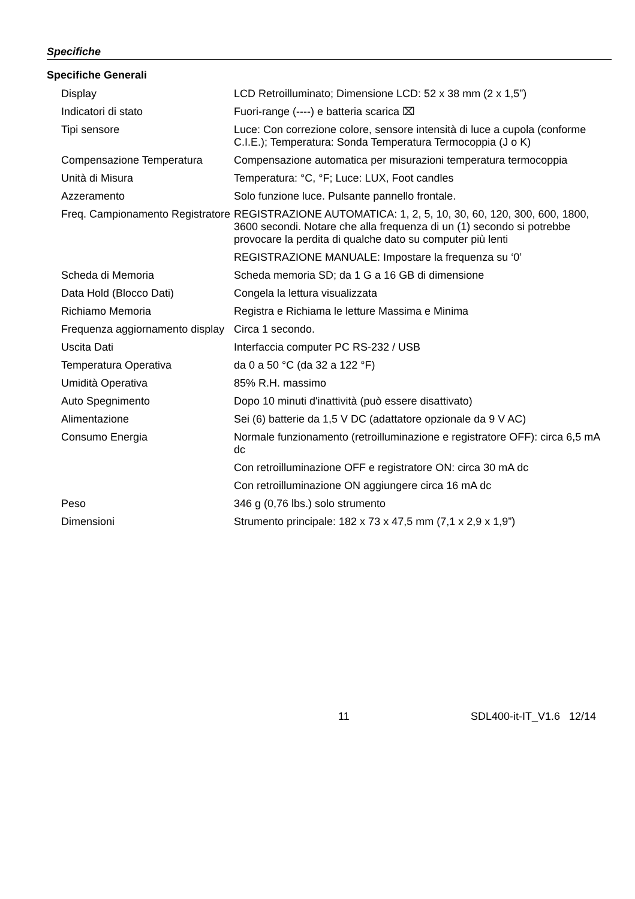Specifiche
Specifiche Generali
| Display | LCD Retroilluminato; Dimensione LCD: 52 x 38 mm (2 x 1,5”) |
| Indicatori di stato | Fuori-range (----) e batteria scarica ⌧ |
| Tipi sensore | Luce: Con correzione colore, sensore intensità di luce a cupola (conforme C.I.E.); Temperatura: Sonda Temperatura Termocoppia (J o K) |
| Compensazione Temperatura | Compensazione automatica per misurazioni temperatura termocoppia |
| Unità di Misura | Temperatura: °C, °F; Luce: LUX, Foot candles |
| Azzeramento | Solo funzione luce. Pulsante pannello frontale. |
| Freq. Campionamento Registratore | REGISTRAZIONE AUTOMATICA: 1, 2, 5, 10, 30, 60, 120, 300, 600, 1800, 3600 secondi. Notare che alla frequenza di un (1) secondo si potrebbe provocare la perdita di qualche dato su computer più lenti |
| | REGISTRAZIONE MANUALE: Impostare la frequenza su ‘0’ |
| Scheda di Memoria | Scheda memoria SD; da 1 G a 16 GB di dimensione |
| Data Hold (Blocco Dati) | Congela la lettura visualizzata |
| Richiamo Memoria | Registra e Richiama le letture Massima e Minima |
| Frequenza aggiornamento display | Circa 1 secondo. |
| Uscita Dati | Interfaccia computer PC RS-232 / USB |
| Temperatura Operativa | da 0 a 50 °C (da 32 a 122 °F) |
| Umidità Operativa | 85% R.H. massimo |
| Auto Spegnimento | Dopo 10 minuti d'inattività (può essere disattivato) |
| Alimentazione | Sei (6) batterie da 1,5 V DC (adattatore opzionale da 9 V AC) |
| Consumo Energia | Normale funzionamento (retroilluminazione e registratore OFF): circa 6,5 mA dc |
| | Con retroilluminazione OFF e registratore ON: circa 30 mA dc |
| | Con retroilluminazione ON aggiungere circa 16 mA dc |
| Peso | 346 g (0,76 lbs.) solo strumento |
| Dimensioni | Strumento principale: 182 x 73 x 47,5 mm (7,1 x 2,9 x 1,9”) |
11 SDL400-it-IT_V1.6 12/14